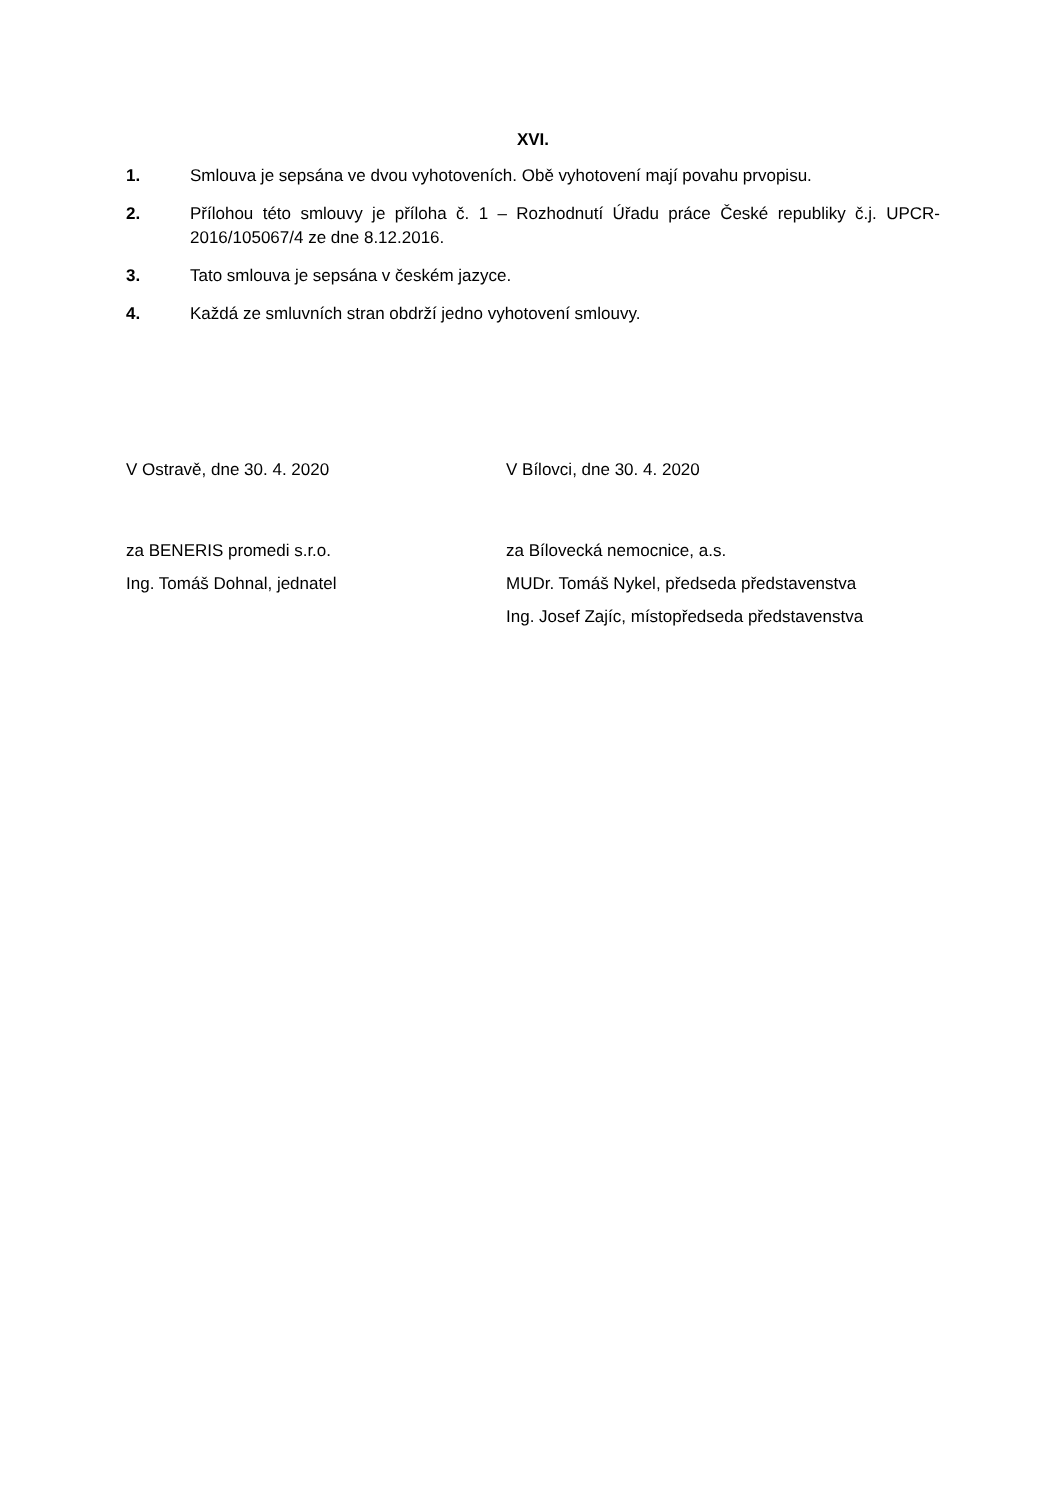XVI.
1. Smlouva je sepsána ve dvou vyhotoveních. Obě vyhotovení mají povahu prvopisu.
2. Přílohou této smlouvy je příloha č. 1 – Rozhodnutí Úřadu práce České republiky č.j. UPCR-2016/105067/4 ze dne 8.12.2016.
3. Tato smlouva je sepsána v českém jazyce.
4. Každá ze smluvních stran obdrží jedno vyhotovení smlouvy.
V Ostravě, dne 30. 4. 2020 V Bílovci, dne 30. 4. 2020
za BENERIS promedi s.r.o. za Bílovecká nemocnice, a.s.
Ing. Tomáš Dohnal, jednatel MUDr. Tomáš Nykel, předseda představenstva
Ing. Josef Zajíc, místopředseda představenstva